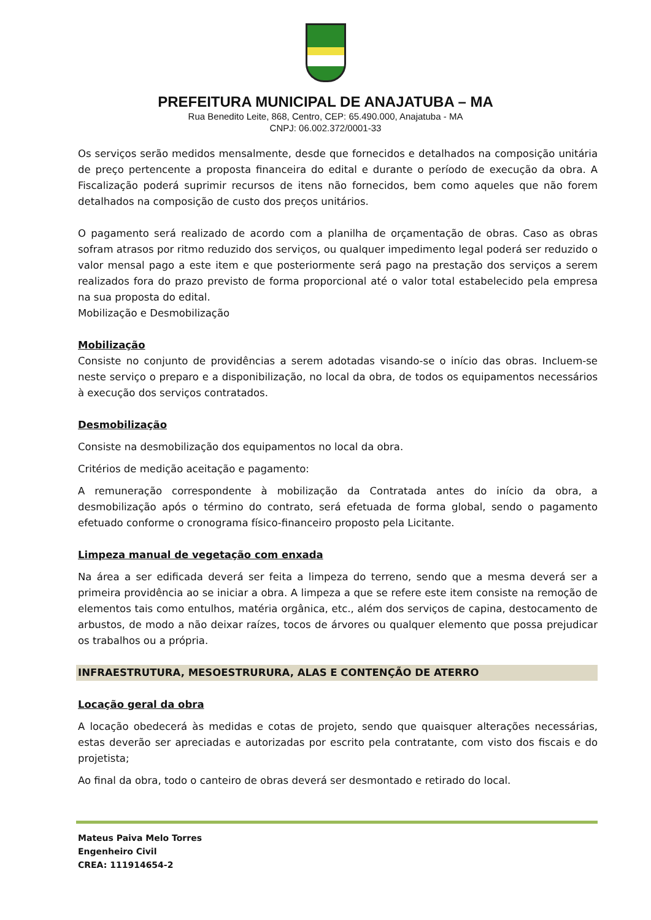PREFEITURA MUNICIPAL DE ANAJATUBA – MA
Rua Benedito Leite, 868, Centro, CEP: 65.490.000, Anajatuba - MA
CNPJ: 06.002.372/0001-33
Os serviços serão medidos mensalmente, desde que fornecidos e detalhados na composição unitária de preço pertencente a proposta financeira do edital e durante o período de execução da obra. A Fiscalização poderá suprimir recursos de itens não fornecidos, bem como aqueles que não forem detalhados na composição de custo dos preços unitários.
O pagamento será realizado de acordo com a planilha de orçamentação de obras. Caso as obras sofram atrasos por ritmo reduzido dos serviços, ou qualquer impedimento legal poderá ser reduzido o valor mensal pago a este item e que posteriormente será pago na prestação dos serviços a serem realizados fora do prazo previsto de forma proporcional até o valor total estabelecido pela empresa na sua proposta do edital.
Mobilização e Desmobilização
Mobilização
Consiste no conjunto de providências a serem adotadas visando-se o início das obras. Incluem-se neste serviço o preparo e a disponibilização, no local da obra, de todos os equipamentos necessários à execução dos serviços contratados.
Desmobilização
Consiste na desmobilização dos equipamentos no local da obra.
Critérios de medição aceitação e pagamento:
A remuneração correspondente à mobilização da Contratada antes do início da obra, a desmobilização após o término do contrato, será efetuada de forma global, sendo o pagamento efetuado conforme o cronograma físico-financeiro proposto pela Licitante.
Limpeza manual de vegetação com enxada
Na área a ser edificada deverá ser feita a limpeza do terreno, sendo que a mesma deverá ser a primeira providência ao se iniciar a obra. A limpeza a que se refere este item consiste na remoção de elementos tais como entulhos, matéria orgânica, etc., além dos serviços de capina, destocamento de arbustos, de modo a não deixar raízes, tocos de árvores ou qualquer elemento que possa prejudicar os trabalhos ou a própria.
INFRAESTRUTURA, MESOESTRURURA, ALAS E CONTENÇÃO DE ATERRO
Locação geral da obra
A locação obedecerá às medidas e cotas de projeto, sendo que quaisquer alterações necessárias, estas deverão ser apreciadas e autorizadas por escrito pela contratante, com visto dos fiscais e do projetista;
Ao final da obra, todo o canteiro de obras deverá ser desmontado e retirado do local.
Mateus Paiva Melo Torres
Engenheiro Civil
CREA: 111914654-2